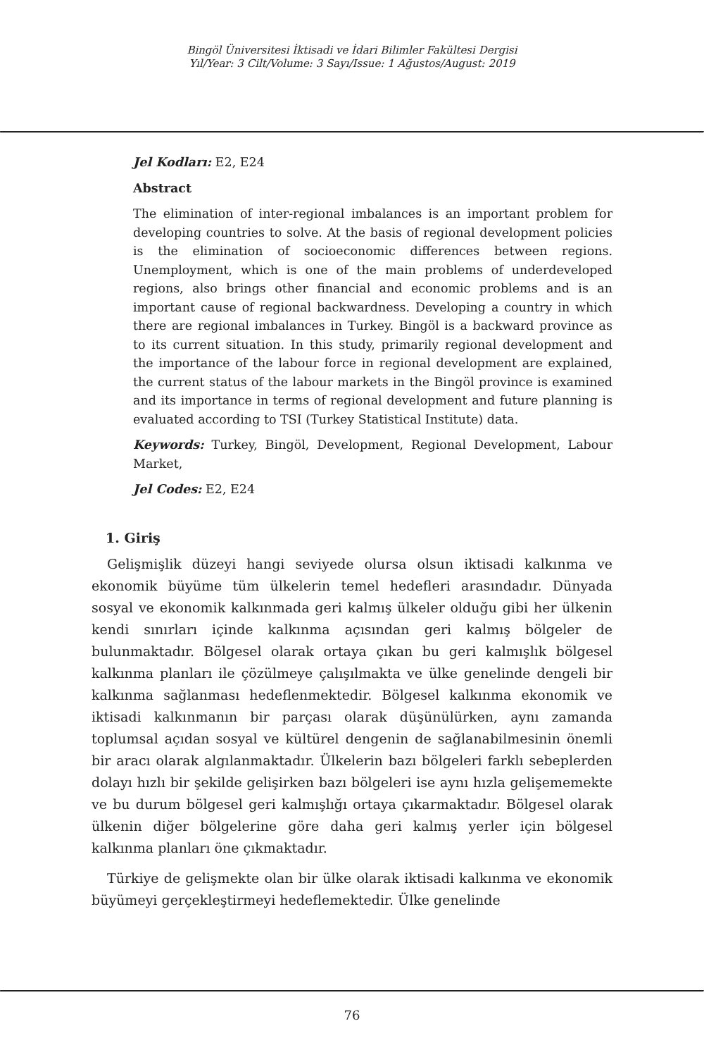Bingöl Üniversitesi İktisadi ve İdari Bilimler Fakültesi Dergisi
Yıl/Year: 3 Cilt/Volume: 3 Sayı/Issue: 1 Ağustos/August: 2019
Jel Kodları: E2, E24
Abstract
The elimination of inter-regional imbalances is an important problem for developing countries to solve. At the basis of regional development policies is the elimination of socioeconomic differences between regions. Unemployment, which is one of the main problems of underdeveloped regions, also brings other financial and economic problems and is an important cause of regional backwardness. Developing a country in which there are regional imbalances in Turkey. Bingöl is a backward province as to its current situation. In this study, primarily regional development and the importance of the labour force in regional development are explained, the current status of the labour markets in the Bingöl province is examined and its importance in terms of regional development and future planning is evaluated according to TSI (Turkey Statistical Institute) data.
Keywords: Turkey, Bingöl, Development, Regional Development, Labour Market,
Jel Codes: E2, E24
1. Giriş
Gelişmişlik düzeyi hangi seviyede olursa olsun iktisadi kalkınma ve ekonomik büyüme tüm ülkelerin temel hedefleri arasındadır. Dünyada sosyal ve ekonomik kalkınmada geri kalmış ülkeler olduğu gibi her ülkenin kendi sınırları içinde kalkınma açısından geri kalmış bölgeler de bulunmaktadır. Bölgesel olarak ortaya çıkan bu geri kalmışlık bölgesel kalkınma planları ile çözülmeye çalışılmakta ve ülke genelinde dengeli bir kalkınma sağlanması hedeflenmektedir. Bölgesel kalkınma ekonomik ve iktisadi kalkınmanın bir parçası olarak düşünülürken, aynı zamanda toplumsal açıdan sosyal ve kültürel dengenin de sağlanabilmesinin önemli bir aracı olarak algılanmaktadır. Ülkelerin bazı bölgeleri farklı sebeplerden dolayı hızlı bir şekilde gelişirken bazı bölgeleri ise aynı hızla gelişememekte ve bu durum bölgesel geri kalmışlığı ortaya çıkarmaktadır. Bölgesel olarak ülkenin diğer bölgelerine göre daha geri kalmış yerler için bölgesel kalkınma planları öne çıkmaktadır.
Türkiye de gelişmekte olan bir ülke olarak iktisadi kalkınma ve ekonomik büyümeyi gerçekleştirmeyi hedeflemektedir. Ülke genelinde
76